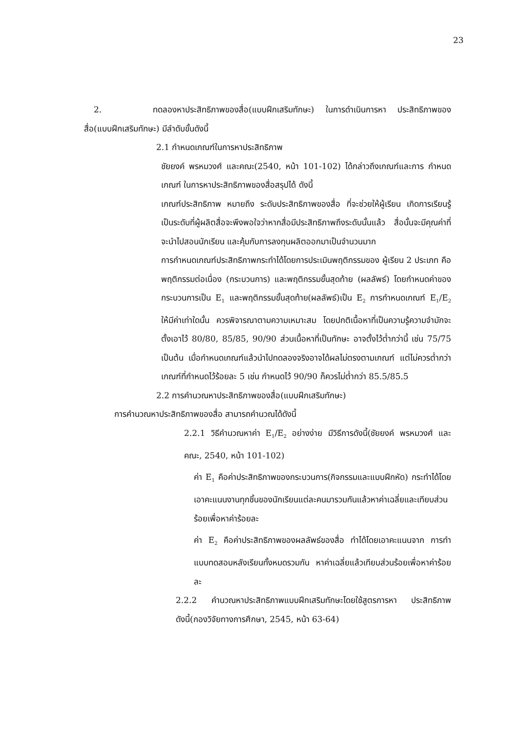23
2. ทดลองหาประสิทธิภาพของสื่อ(แบบฝึกเสริมทักษะ) ในการดำเนินการหา ประสิทธิภาพของสื่อ(แบบฝึกเสริมทักษะ) มีลำดับขั้นดังนี้
2.1 กำหนดเกณฑ์ในการหาประสิทธิภาพ
ชัยยงค์ พรหมวงศ์ และคณะ(2540, หน้า 101-102) ได้กล่าวถึงเกณฑ์และการ กำหนดเกณฑ์ ในการหาประสิทธิภาพของสื่อสรุปได้ ดังนี้
เกณฑ์ประสิทธิภาพ หมายถึง ระดับประสิทธิภาพของสื่อ ที่จะช่วยให้ผู้เรียน เกิดการเรียนรู้ เป็นระดับที่ผู้ผลิตสื่อจะพึงพอใจว่าหากสื่อมีประสิทธิภาพถึงระดับนั้นแล้ว สื่อนั้นจะมีคุณค่าที่จะนำไปสอนนักเรียน และคุ้มกับการลงทุนผลิตออกมาเป็นจำนวนมาก
การกำหนดเกณฑ์ประสิทธิภาพกระทำได้โดยการประเมินพฤติกรรมของ ผู้เรียน 2 ประเภท คือพฤติกรรมต่อเนื่อง (กระบวนการ) และพฤติกรรมขั้นสุดท้าย (ผลลัพธ์) โดยกำหนดค่าของกระบวนการเป็น E<sub>1</sub> และพฤติกรรมขั้นสุดท้าย(ผลลัพธ์)เป็น E<sub>2</sub> การกำหนดเกณฑ์ E<sub>1</sub>/E<sub>2</sub> ให้มีค่าเท่าใดนั้น ควรพิจารณาตามความเหมาะสม โดยปกติเนื้อหาที่เป็นความรู้ความจำมักจะตั้งเอาไว้ 80/80, 85/85, 90/90 ส่วนเนื้อหาที่เป็นทักษะ อาจตั้งไว้ต่ำกว่านี้ เช่น 75/75 เป็นต้น เมื่อกำหนดเกณฑ์แล้วนำไปทดลองจริงอาจได้ผลไม่ตรงตามเกณฑ์ แต่ไม่ควรต่ำกว่าเกณฑ์ที่กำหนดไว้ร้อยละ 5 เช่น กำหนดไว้ 90/90 ก็ควรไม่ต่ำกว่า 85.5/85.5
2.2 การคำนวณหาประสิทธิภาพของสื่อ(แบบฝึกเสริมทักษะ)
การคำนวณหาประสิทธิภาพของสื่อ สามารถคำนวณได้ดังนี้
2.2.1 วิธีคำนวณหาค่า E<sub>1</sub>/E<sub>2</sub> อย่างง่าย มีวิธีการดังนี้(ชัยยงค์ พรหมวงศ์ และ คณะ, 2540, หน้า 101-102)
ค่า E<sub>1</sub> คือค่าประสิทธิภาพของกระบวนการ(กิจกรรมและแบบฝึกหัด) กระทำได้โดยเอาคะแนนงานทุกชิ้นของนักเรียนแต่ละคนมารวมกันแล้วหาค่าเฉลี่ยและเทียบส่วนร้อยเพื่อหาค่าร้อยละ
ค่า E<sub>2</sub> คือค่าประสิทธิภาพของผลลัพธ์ของสื่อ ทำได้โดยเอาคะแนนจาก การทำแบบทดสอบหลังเรียนทั้งหมดรวมกัน หาค่าเฉลี่ยแล้วเทียบส่วนร้อยเพื่อหาค่าร้อยละ
2.2.2 คำนวณหาประสิทธิภาพแบบฝึกเสริมทักษะโดยใช้สูตรการหา ประสิทธิภาพ ดังนี้(กองวิจัยทางการศึกษา, 2545, หน้า 63-64)